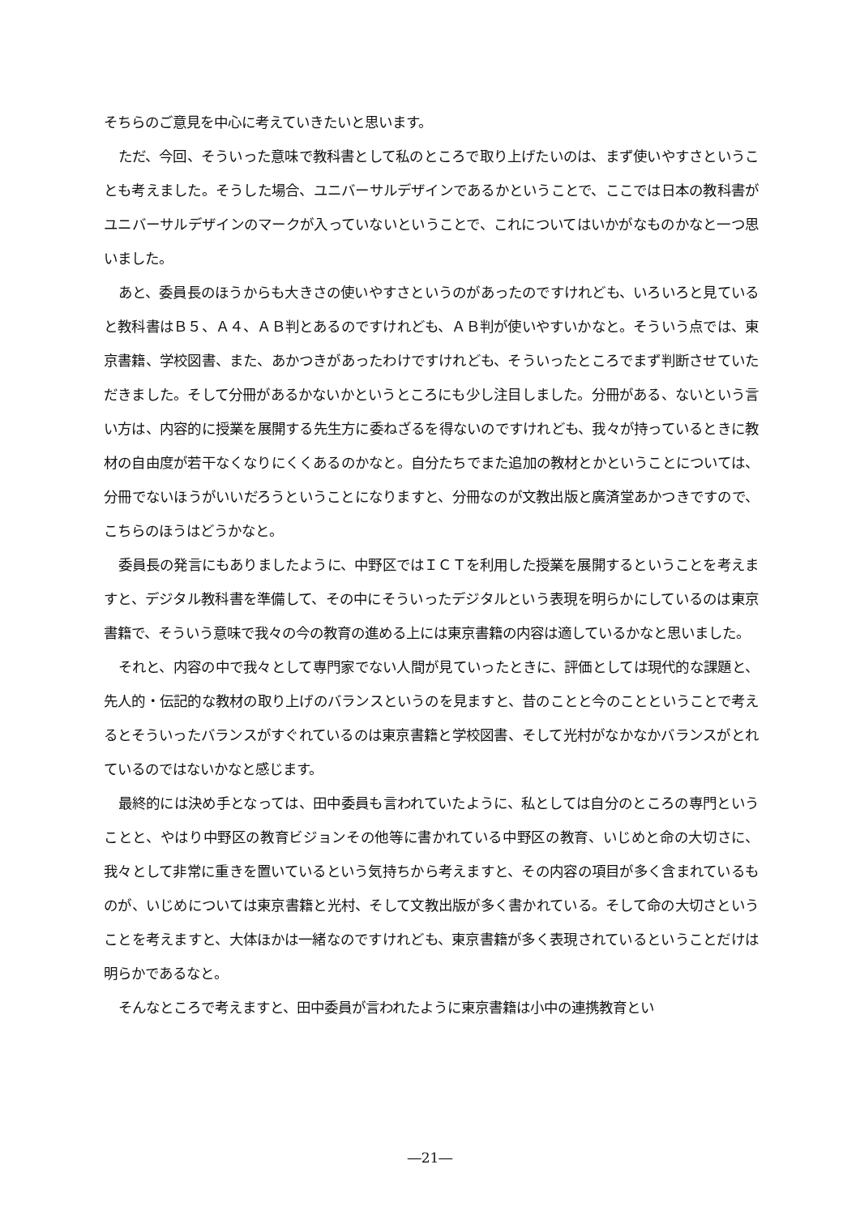そちらのご意見を中心に考えていきたいと思います。
ただ、今回、そういった意味で教科書として私のところで取り上げたいのは、まず使いやすさということも考えました。そうした場合、ユニバーサルデザインであるかということで、ここでは日本の教科書がユニバーサルデザインのマークが入っていないということで、これについてはいかがなものかなと一つ思いました。
あと、委員長のほうからも大きさの使いやすさというのがあったのですけれども、いろいろと見ていると教科書はＢ５、Ａ４、ＡＢ判とあるのですけれども、ＡＢ判が使いやすいかなと。そういう点では、東京書籍、学校図書、また、あかつきがあったわけですけれども、そういったところでまず判断させていただきました。そして分冊があるかないかというところにも少し注目しました。分冊がある、ないという言い方は、内容的に授業を展開する先生方に委ねざるを得ないのですけれども、我々が持っているときに教材の自由度が若干なくなりにくくあるのかなと。自分たちでまた追加の教材とかということについては、分冊でないほうがいいだろうということになりますと、分冊なのが文教出版と廣済堂あかつきですので、こちらのほうはどうかなと。
委員長の発言にもありましたように、中野区ではＩＣＴを利用した授業を展開するということを考えますと、デジタル教科書を準備して、その中にそういったデジタルという表現を明らかにしているのは東京書籍で、そういう意味で我々の今の教育の進める上には東京書籍の内容は適しているかなと思いました。
それと、内容の中で我々として専門家でない人間が見ていったときに、評価としては現代的な課題と、先人的・伝記的な教材の取り上げのバランスというのを見ますと、昔のことと今のことということで考えるとそういったバランスがすぐれているのは東京書籍と学校図書、そして光村がなかなかバランスがとれているのではないかなと感じます。
最終的には決め手となっては、田中委員も言われていたように、私としては自分のところの専門ということと、やはり中野区の教育ビジョンその他等に書かれている中野区の教育、いじめと命の大切さに、我々として非常に重きを置いているという気持ちから考えますと、その内容の項目が多く含まれているものが、いじめについては東京書籍と光村、そして文教出版が多く書かれている。そして命の大切さということを考えますと、大体ほかは一緒なのですけれども、東京書籍が多く表現されているということだけは明らかであるなと。
そんなところで考えますと、田中委員が言われたように東京書籍は小中の連携教育とい
―21―